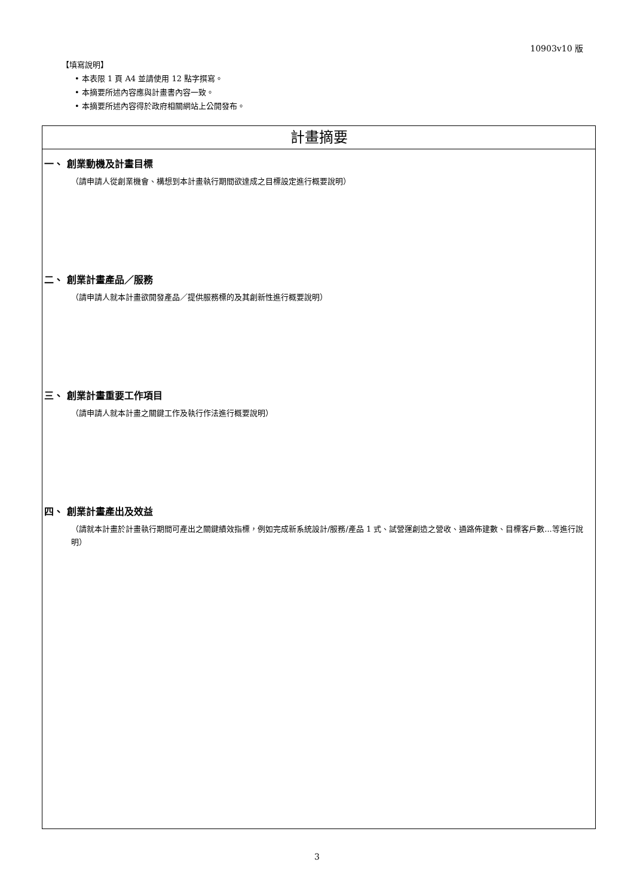10903v10 版
【填寫說明】
• 本表限 1 頁 A4 並請使用 12 點字撰寫。
• 本摘要所述內容應與計畫書內容一致。
• 本摘要所述內容得於政府相關網站上公開發布。
| 計畫摘要 |
| 一、 創業動機及計畫目標 （請申請人從創業機會、構想到本計畫執行期間欲達成之目標設定進行概要說明） 二、 創業計畫產品／服務 （請申請人就本計畫欲開發產品／提供服務標的及其創新性進行概要說明） 三、 創業計畫重要工作項目 （請申請人就本計畫之關鍵工作及執行作法進行概要說明） 四、 創業計畫產出及效益 （請就本計畫於計畫執行期間可產出之關鍵績效指標，例如完成新系統設計/服務/產品 1 式、試營運創造之營收、通路佈建數、目標客戶數...等進行說明） |
3